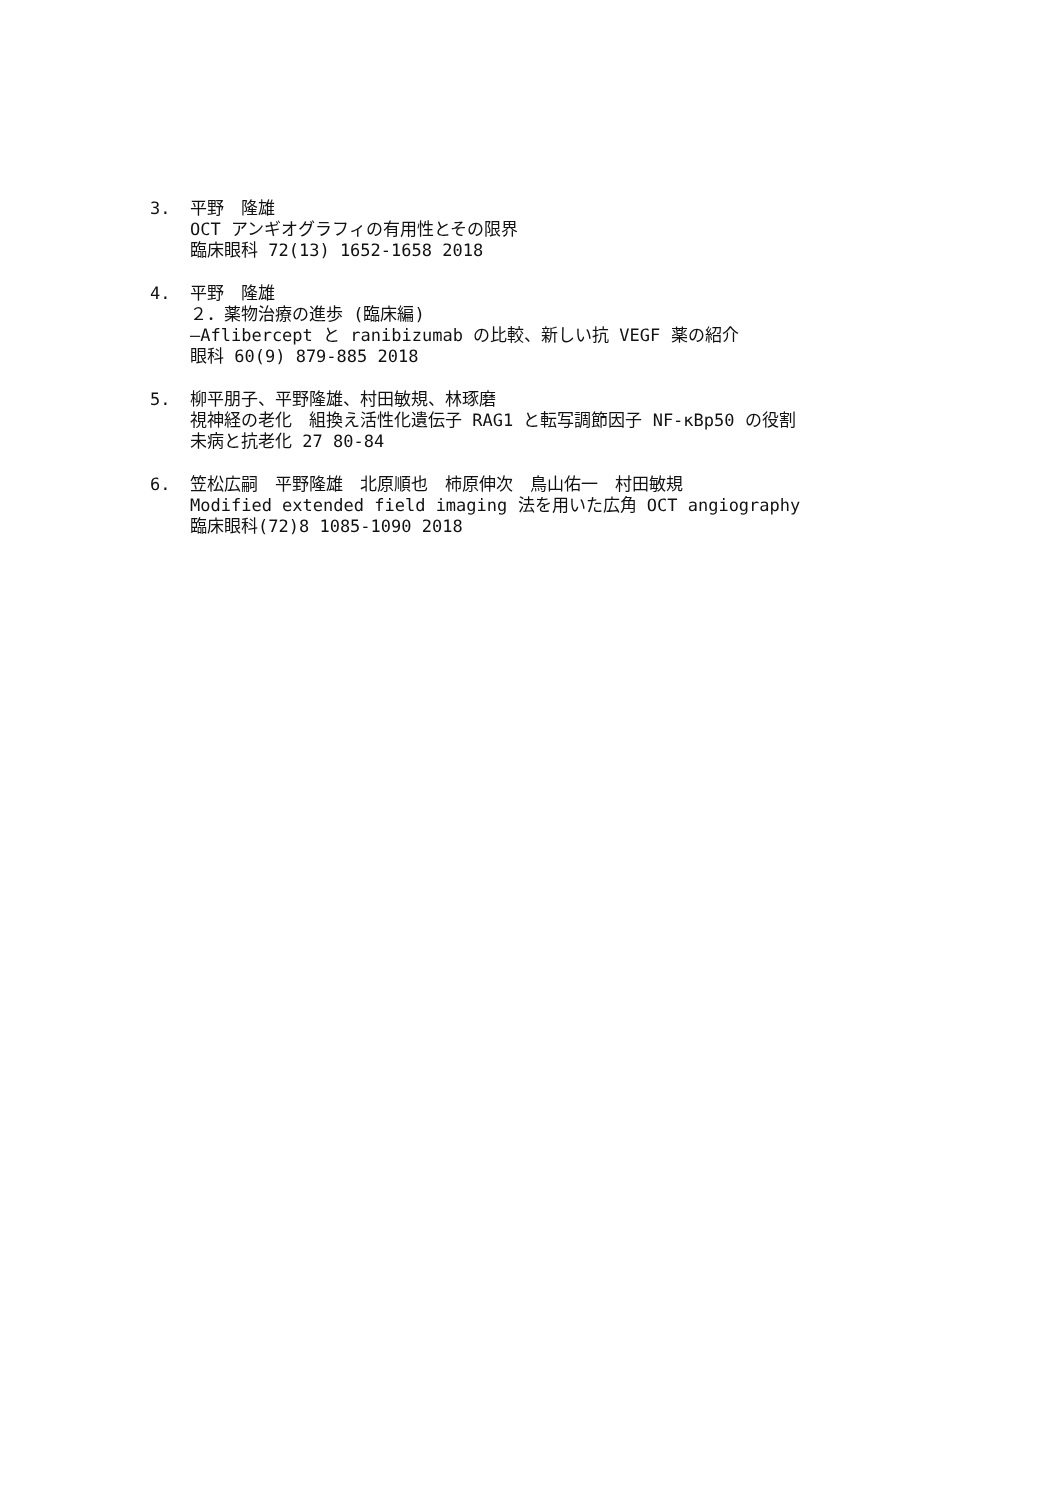3. 平野　隆雄
OCT アンギオグラフィの有用性とその限界
臨床眼科 72(13) 1652-1658 2018
4. 平野　隆雄
２．薬物治療の進歩 (臨床編)
—Aflibercept と ranibizumab の比較、新しい抗 VEGF 薬の紹介
眼科 60(9) 879-885 2018
5. 柳平朋子、平野隆雄、村田敏規、林琢磨
視神経の老化　組換え活性化遺伝子 RAG1 と転写調節因子 NF-κBp50 の役割
未病と抗老化 27 80-84
6. 笠松広嗣　平野隆雄　北原順也　柿原伸次　鳥山佑一　村田敏規
Modified extended field imaging 法を用いた広角 OCT angiography
臨床眼科(72)8 1085-1090 2018